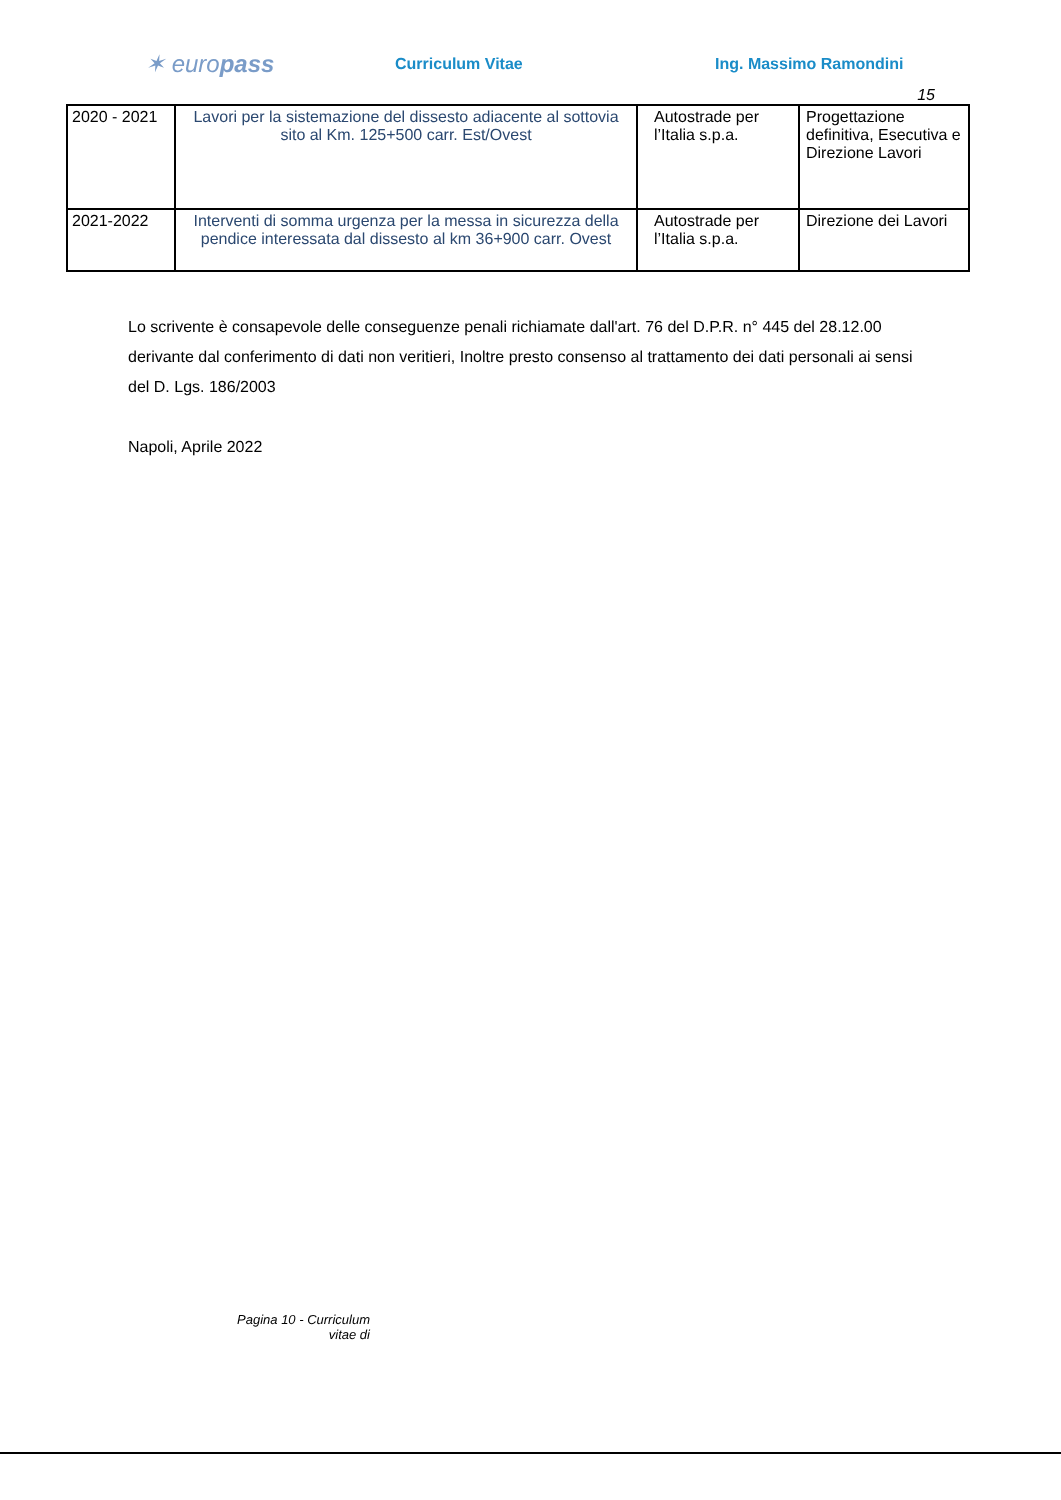✶ europass
Curriculum Vitae Ing. Massimo Ramondini
15
| 2020 - 2021 | Lavori per la sistemazione del dissesto adiacente al sottovia sito al Km. 125+500 carr. Est/Ovest | Autostrade per l’Italia s.p.a. | Progettazione definitiva, Esecutiva e Direzione Lavori |
| 2021-2022 | Interventi di somma urgenza per la messa in sicurezza della pendice interessata dal dissesto al km 36+900 carr. Ovest | Autostrade per l’Italia s.p.a. | Direzione dei Lavori |
Lo scrivente è consapevole delle conseguenze penali richiamate dall'art. 76 del D.P.R. n° 445 del 28.12.00 derivante dal conferimento di dati non veritieri, Inoltre presto consenso al trattamento dei dati personali ai sensi del D. Lgs. 186/2003
Napoli, Aprile 2022
Pagina 10 - Curriculum vitae di